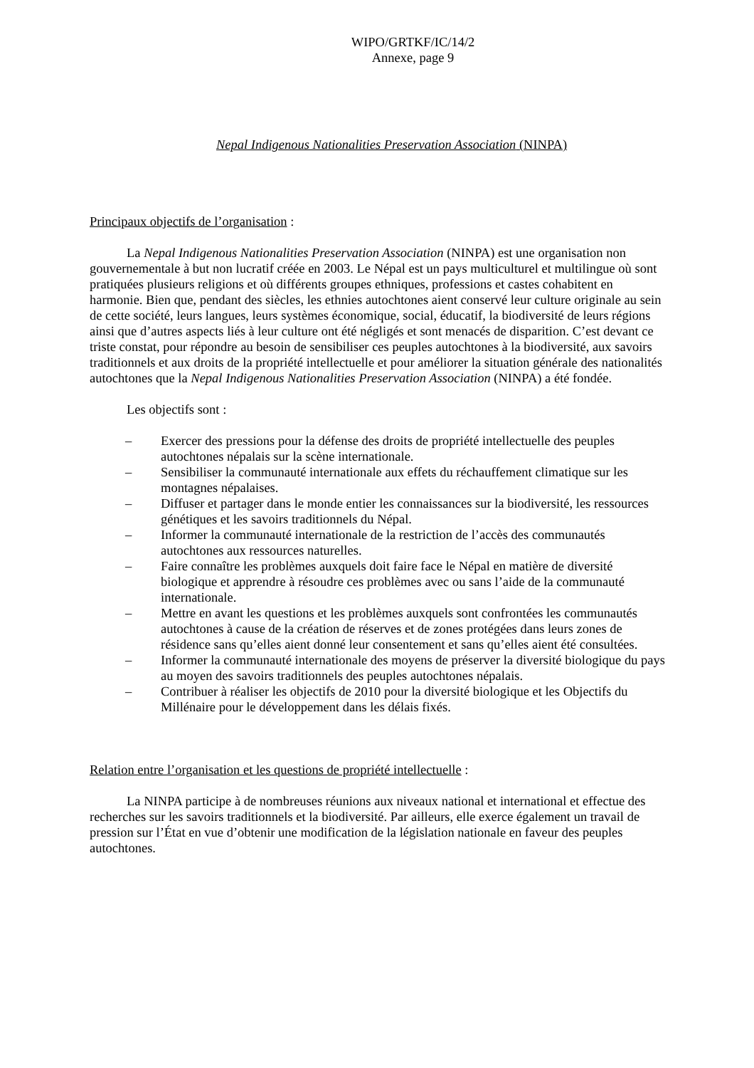WIPO/GRTKF/IC/14/2
Annexe, page 9
Nepal Indigenous Nationalities Preservation Association (NINPA)
Principaux objectifs de l’organisation :
La Nepal Indigenous Nationalities Preservation Association (NINPA) est une organisation non gouvernementale à but non lucratif créée en 2003. Le Népal est un pays multiculturel et multilingue où sont pratiquées plusieurs religions et où différents groupes ethniques, professions et castes cohabitent en harmonie. Bien que, pendant des siècles, les ethnies autochtones aient conservé leur culture originale au sein de cette société, leurs langues, leurs systèmes économique, social, éducatif, la biodiversité de leurs régions ainsi que d’autres aspects liés à leur culture ont été négligés et sont menacés de disparition. C’est devant ce triste constat, pour répondre au besoin de sensibiliser ces peuples autochtones à la biodiversité, aux savoirs traditionnels et aux droits de la propriété intellectuelle et pour améliorer la situation générale des nationalités autochtones que la Nepal Indigenous Nationalities Preservation Association (NINPA) a été fondée.
Les objectifs sont :
– Exercer des pressions pour la défense des droits de propriété intellectuelle des peuples autochtones népalais sur la scène internationale.
– Sensibiliser la communauté internationale aux effets du réchauffement climatique sur les montagnes népalaises.
– Diffuser et partager dans le monde entier les connaissances sur la biodiversité, les ressources génétiques et les savoirs traditionnels du Népal.
– Informer la communauté internationale de la restriction de l’accès des communautés autochtones aux ressources naturelles.
– Faire connaître les problèmes auxquels doit faire face le Népal en matière de diversité biologique et apprendre à résoudre ces problèmes avec ou sans l’aide de la communauté internationale.
– Mettre en avant les questions et les problèmes auxquels sont confrontées les communautés autochtones à cause de la création de réserves et de zones protégées dans leurs zones de résidence sans qu’elles aient donné leur consentement et sans qu’elles aient été consultées.
– Informer la communauté internationale des moyens de préserver la diversité biologique du pays au moyen des savoirs traditionnels des peuples autochtones népalais.
– Contribuer à réaliser les objectifs de 2010 pour la diversité biologique et les Objectifs du Millénaire pour le développement dans les délais fixés.
Relation entre l’organisation et les questions de propriété intellectuelle :
La NINPA participe à de nombreuses réunions aux niveaux national et international et effectue des recherches sur les savoirs traditionnels et la biodiversité. Par ailleurs, elle exerce également un travail de pression sur l’État en vue d’obtenir une modification de la législation nationale en faveur des peuples autochtones.